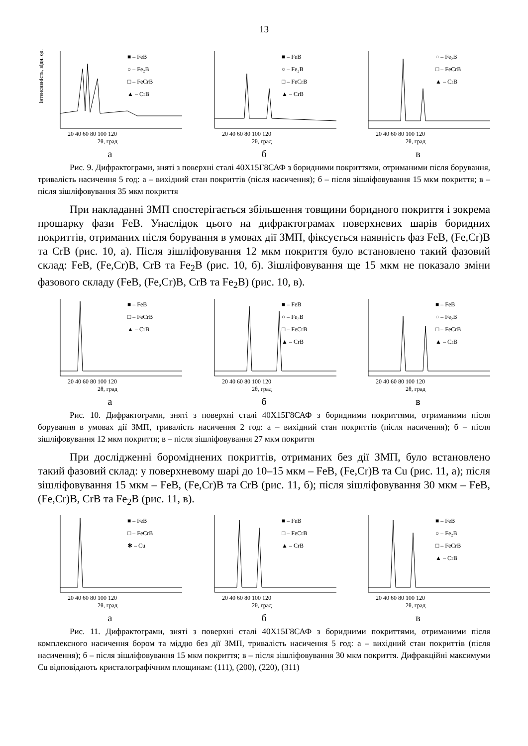13
Інтенсивність, відн. од.
■ – FeB
○ – Fe₂B
□ – FeCrB
▲ – CrB
20 40 60 80 100 120
2θ, град
а
■ – FeB
○ – Fe₂B
□ – FeCrB
▲ – CrB
20 40 60 80 100 120
2θ, град
б
○ – Fe₂B
□ – FeCrB
▲ – CrB
20 40 60 80 100 120
2θ, град
в
Рис. 9. Дифрактограми, зняті з поверхні сталі 40Х15Г8САФ з боридними покриттями, отриманими після борування, тривалість насичення 5 год: а – вихідний стан покриттів (після насичення); б – після зішліфовування 15 мкм покриття; в – після зішліфовування 35 мкм покриття
При накладанні ЗМП спостерігається збільшення товщини боридного покриття і зокрема прошарку фази FeB. Унаслідок цього на дифрактограмах поверхневих шарів боридних покриттів, отриманих після борування в умовах дії ЗМП, фіксується наявність фаз FeB, (Fe,Cr)B та CrB (рис. 10, а). Після зішліфовування 12 мкм покриття було встановлено такий фазовий склад: FeB, (Fe,Cr)B, CrB та Fe<sub>2</sub>B (рис. 10, б). Зішліфовування ще 15 мкм не показало зміни фазового складу (FeB, (Fe,Cr)B, CrB та Fe<sub>2</sub>B) (рис. 10, в).
■ – FeB
□ – FeCrB
▲ – CrB
20 40 60 80 100 120
2θ, град
а
■ – FeB
○ – Fe₂B
□ – FeCrB
▲ – CrB
20 40 60 80 100 120
2θ, град
б
■ – FeB
○ – Fe₂B
□ – FeCrB
▲ – CrB
20 40 60 80 100 120
2θ, град
в
Рис. 10. Дифрактограми, зняті з поверхні сталі 40Х15Г8САФ з боридними покриттями, отриманими після борування в умовах дії ЗМП, тривалість насичення 2 год: а – вихідний стан покриттів (після насичення); б – після зішліфовування 12 мкм покриття; в – після зішліфовування 27 мкм покриття
При дослідженні бороміднених покриттів, отриманих без дії ЗМП, було встановлено такий фазовий склад: у поверхневому шарі до 10–15 мкм – FeB, (Fe,Cr)B та Cu (рис. 11, а); після зішліфовування 15 мкм – FeB, (Fe,Cr)B та CrB (рис. 11, б); після зішліфовування 30 мкм – FeB, (Fe,Cr)B, CrB та Fe<sub>2</sub>B (рис. 11, в).
■ – FeB
□ – FeCrB
✱ – Cu
20 40 60 80 100 120
2θ, град
а
■ – FeB
□ – FeCrB
▲ – CrB
20 40 60 80 100 120
2θ, град
б
■ – FeB
○ – Fe₂B
□ – FeCrB
▲ – CrB
20 40 60 80 100 120
2θ, град
в
Рис. 11. Дифрактограми, зняті з поверхні сталі 40Х15Г8САФ з боридними покриттями, отриманими після комплексного насичення бором та міддю без дії ЗМП, тривалість насичення 5 год: а – вихідний стан покриттів (після насичення); б – після зішліфовування 15 мкм покриття; в – після зішліфовування 30 мкм покриття. Дифракційні максимуми Cu відповідають кристалографічним площинам: (111), (200), (220), (311)